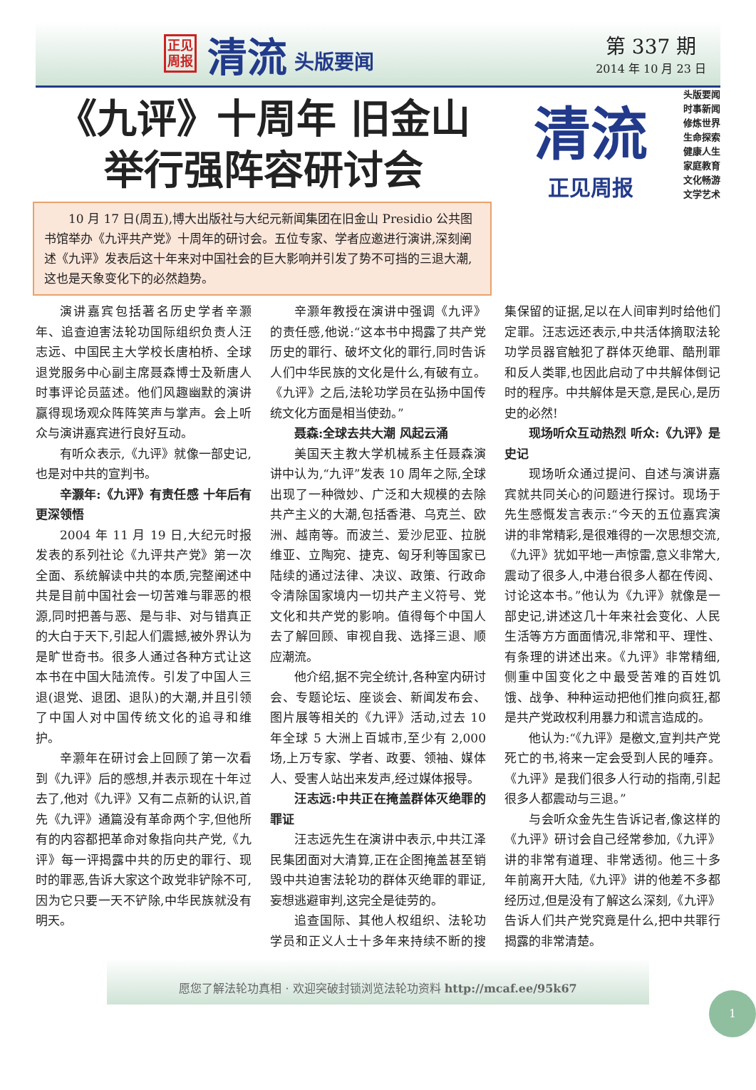正见
周报
清流
头版要闻
第 337 期
2014 年 10 月 23 日
《九评》十周年 旧金山
举行强阵容研讨会
10 月 17 日(周五),博大出版社与大纪元新闻集团在旧金山 Presidio 公共图书馆举办《九评共产党》十周年的研讨会。五位专家、学者应邀进行演讲,深刻阐述《九评》发表后这十年来对中国社会的巨大影响并引发了势不可挡的三退大潮,这也是天象变化下的必然趋势。
清流
正见周报
头版要闻
时事新闻
修炼世界
生命探索
健康人生
家庭教育
文化畅游
文学艺术
演讲嘉宾包括著名历史学者辛灏年、追查迫害法轮功国际组织负责人汪志远、中国民主大学校长唐柏桥、全球退党服务中心副主席聂森博士及新唐人时事评论员蓝述。他们风趣幽默的演讲赢得现场观众阵阵笑声与掌声。会上听众与演讲嘉宾进行良好互动。
有听众表示,《九评》就像一部史记,也是对中共的宣判书。
辛灏年:《九评》有责任感 十年后有更深领悟
2004 年 11 月 19 日,大纪元时报发表的系列社论《九评共产党》第一次全面、系统解读中共的本质,完整阐述中共是目前中国社会一切苦难与罪恶的根源,同时把善与恶、是与非、对与错真正的大白于天下,引起人们震撼,被外界认为是旷世奇书。很多人通过各种方式让这本书在中国大陆流传。引发了中国人三退(退党、退团、退队)的大潮,并且引领了中国人对中国传统文化的追寻和维护。
辛灏年在研讨会上回顾了第一次看到《九评》后的感想,并表示现在十年过去了,他对《九评》又有二点新的认识,首先《九评》通篇没有革命两个字,但他所有的内容都把革命对象指向共产党,《九评》每一评揭露中共的历史的罪行、现时的罪恶,告诉大家这个政党非铲除不可,因为它只要一天不铲除,中华民族就没有明天。
辛灏年教授在演讲中强调《九评》的责任感,他说:“这本书中揭露了共产党历史的罪行、破坏文化的罪行,同时告诉人们中华民族的文化是什么,有破有立。《九评》之后,法轮功学员在弘扬中国传统文化方面是相当使劲。”
聂森:全球去共大潮 风起云涌
美国天主教大学机械系主任聂森演讲中认为,“九评”发表 10 周年之际,全球出现了一种微妙、广泛和大规模的去除共产主义的大潮,包括香港、乌克兰、欧洲、越南等。而波兰、爱沙尼亚、拉脱维亚、立陶宛、捷克、匈牙利等国家已陆续的通过法律、决议、政策、行政命令清除国家境内一切共产主义符号、党文化和共产党的影响。值得每个中国人去了解回顾、审视自我、选择三退、顺应潮流。
他介绍,据不完全统计,各种室内研讨会、专题论坛、座谈会、新闻发布会、图片展等相关的《九评》活动,过去 10 年全球 5 大洲上百城市,至少有 2,000 场,上万专家、学者、政要、领袖、媒体人、受害人站出来发声,经过媒体报导。
汪志远:中共正在掩盖群体灭绝罪的罪证
汪志远先生在演讲中表示,中共江泽民集团面对大清算,正在企图掩盖甚至销毁中共迫害法轮功的群体灭绝罪的罪证,妄想逃避审判,这完全是徒劳的。
追查国际、其他人权组织、法轮功学员和正义人士十多年来持续不断的搜集保留的证据,足以在人间审判时给他们定罪。汪志远还表示,中共活体摘取法轮功学员器官触犯了群体灭绝罪、酷刑罪和反人类罪,也因此启动了中共解体倒记时的程序。中共解体是天意,是民心,是历史的必然!
现场听众互动热烈 听众:《九评》是史记
现场听众通过提问、自述与演讲嘉宾就共同关心的问题进行探讨。现场于先生感慨发言表示:“今天的五位嘉宾演讲的非常精彩,是很难得的一次思想交流,《九评》犹如平地一声惊雷,意义非常大,震动了很多人,中港台很多人都在传阅、讨论这本书。”他认为《九评》就像是一部史记,讲述这几十年来社会变化、人民生活等方方面面情况,非常和平、理性、有条理的讲述出来。《九评》非常精细,侧重中国变化之中最受苦难的百姓饥饿、战争、种种运动把他们推向疯狂,都是共产党政权利用暴力和谎言造成的。
他认为:“《九评》是檄文,宣判共产党死亡的书,将来一定会受到人民的唾弃。《九评》是我们很多人行动的指南,引起很多人都震动与三退。”
与会听众金先生告诉记者,像这样的《九评》研讨会自己经常参加,《九评》讲的非常有道理、非常透彻。他三十多年前离开大陆,《九评》讲的他差不多都经历过,但是没有了解这么深刻,《九评》告诉人们共产党究竟是什么,把中共罪行揭露的非常清楚。
1
愿您了解法轮功真相 · 欢迎突破封锁浏览法轮功资料 http://mcaf.ee/95k67